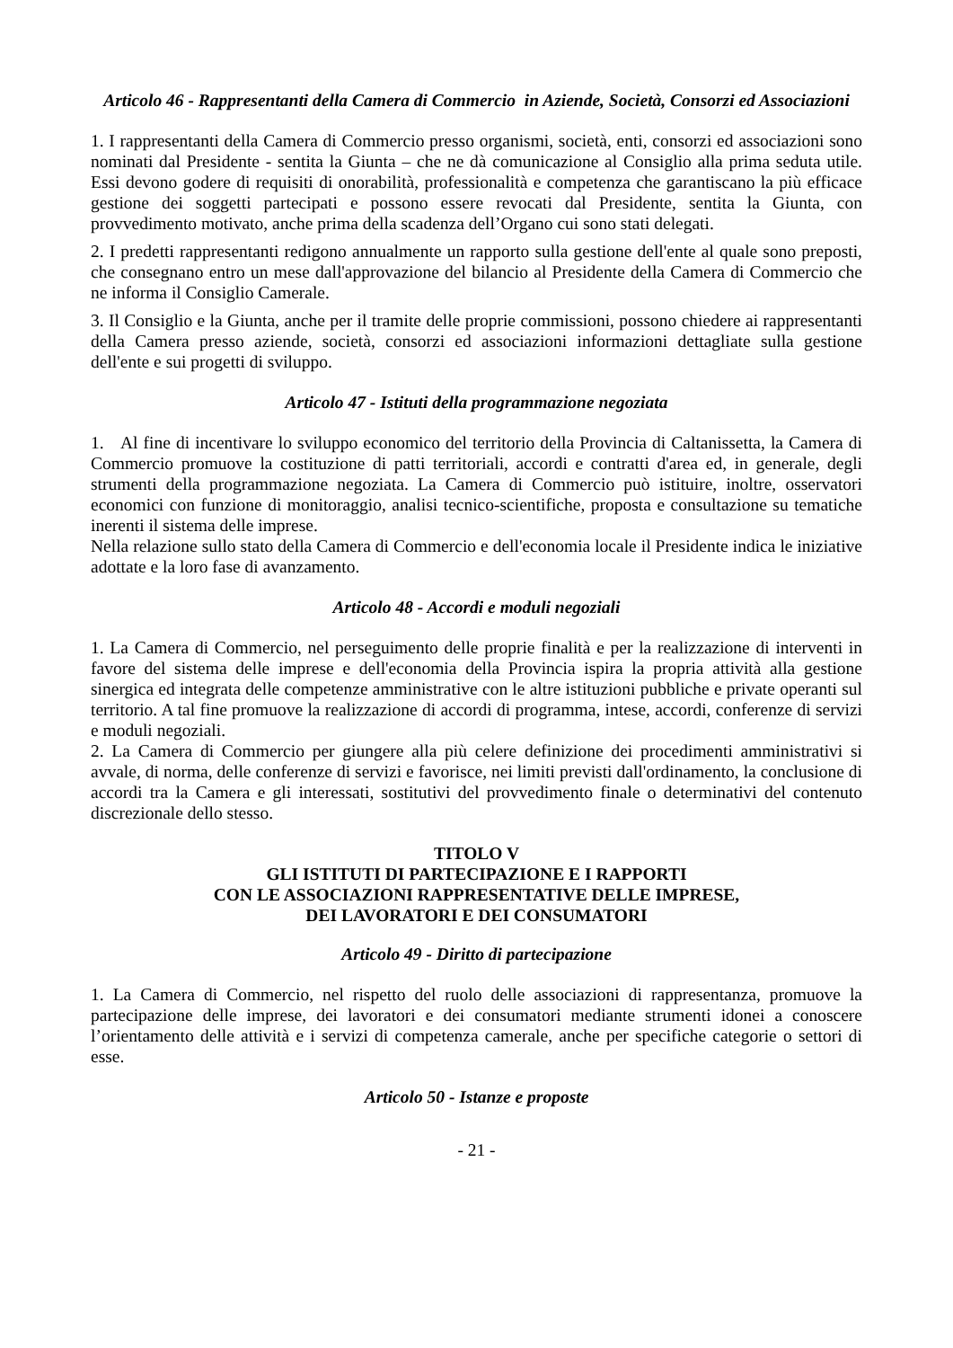Articolo 46 - Rappresentanti della Camera di Commercio in Aziende, Società, Consorzi ed Associazioni
1. I rappresentanti della Camera di Commercio presso organismi, società, enti, consorzi ed associazioni sono nominati dal Presidente - sentita la Giunta – che ne dà comunicazione al Consiglio alla prima seduta utile. Essi devono godere di requisiti di onorabilità, professionalità e competenza che garantiscano la più efficace gestione dei soggetti partecipati e possono essere revocati dal Presidente, sentita la Giunta, con provvedimento motivato, anche prima della scadenza dell’Organo cui sono stati delegati.
2. I predetti rappresentanti redigono annualmente un rapporto sulla gestione dell'ente al quale sono preposti, che consegnano entro un mese dall'approvazione del bilancio al Presidente della Camera di Commercio che ne informa il Consiglio Camerale.
3. Il Consiglio e la Giunta, anche per il tramite delle proprie commissioni, possono chiedere ai rappresentanti della Camera presso aziende, società, consorzi ed associazioni informazioni dettagliate sulla gestione dell'ente e sui progetti di sviluppo.
Articolo 47 - Istituti della programmazione negoziata
1. Al fine di incentivare lo sviluppo economico del territorio della Provincia di Caltanissetta, la Camera di Commercio promuove la costituzione di patti territoriali, accordi e contratti d'area ed, in generale, degli strumenti della programmazione negoziata. La Camera di Commercio può istituire, inoltre, osservatori economici con funzione di monitoraggio, analisi tecnico-scientifiche, proposta e consultazione su tematiche inerenti il sistema delle imprese.
Nella relazione sullo stato della Camera di Commercio e dell'economia locale il Presidente indica le iniziative adottate e la loro fase di avanzamento.
Articolo 48 - Accordi e moduli negoziali
1. La Camera di Commercio, nel perseguimento delle proprie finalità e per la realizzazione di interventi in favore del sistema delle imprese e dell'economia della Provincia ispira la propria attività alla gestione sinergica ed integrata delle competenze amministrative con le altre istituzioni pubbliche e private operanti sul territorio. A tal fine promuove la realizzazione di accordi di programma, intese, accordi, conferenze di servizi e moduli negoziali.
2. La Camera di Commercio per giungere alla più celere definizione dei procedimenti amministrativi si avvale, di norma, delle conferenze di servizi e favorisce, nei limiti previsti dall'ordinamento, la conclusione di accordi tra la Camera e gli interessati, sostitutivi del provvedimento finale o determinativi del contenuto discrezionale dello stesso.
TITOLO V
GLI ISTITUTI DI PARTECIPAZIONE E I RAPPORTI
CON LE ASSOCIAZIONI RAPPRESENTATIVE DELLE IMPRESE,
DEI LAVORATORI E DEI CONSUMATORI
Articolo 49 - Diritto di partecipazione
1. La Camera di Commercio, nel rispetto del ruolo delle associazioni di rappresentanza, promuove la partecipazione delle imprese, dei lavoratori e dei consumatori mediante strumenti idonei a conoscere l’orientamento delle attività e i servizi di competenza camerale, anche per specifiche categorie o settori di esse.
Articolo 50 - Istanze e proposte
- 21 -